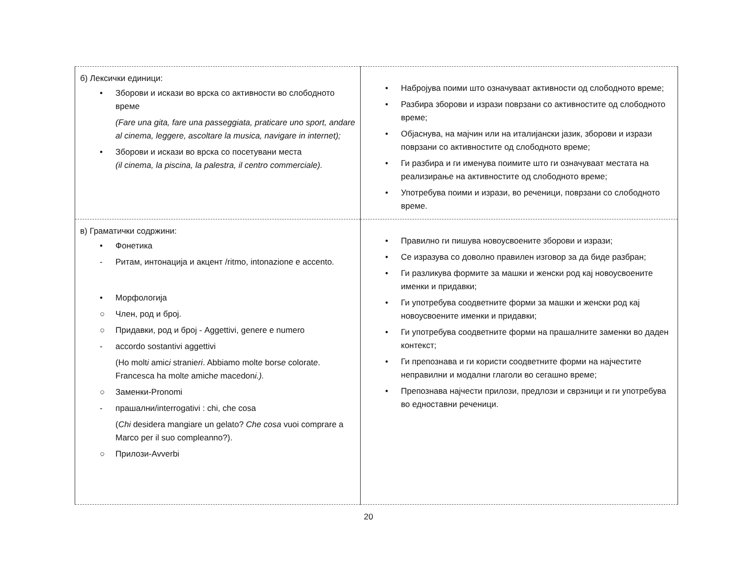| б) Лексички единици: • Зборови и искази во врска со активности во слободното време (Fare una gita, fare una passeggiata, praticare uno sport, andare al cinema, leggere, ascoltare la musica, navigare in internet); • Зборови и искази во врска со посетувани места (il cinema, la piscina, la palestra, il centro commerciale). | • Набројува поими што означуваат активности од слободното време; • Разбира зборови и изрази поврзани со активностите од слободното време; • Објаснува, на мајчин или на италијански јазик, зборови и изрази поврзани со активностите од слободното време; • Ги разбира и ги именува поимите што ги означуваат местата на реализирање на активностите од слободното време; • Употребува поими и изрази, во реченици, поврзани со слободното време. |
| в) Граматички содржини: • Фонетика - Ритам, интонација и акцент /ritmo, intonazione e accento. • Морфологија ○ Член, род и број. ○ Придавки, род и број - Aggettivi, genere e numero - accordo sostantivi aggettivi (Ho molt i amic i stranie ri . Abbiamo molt e bors e colorat e . Francesca ha molt e amich e macedon i.). ○ Заменки-Pronomi - прашални/interrogativi : chi, che cosa ( Chi desidera mangiare un gelato? Che cosa vuoi comprare a Marco per il suo compleanno?). ○ Прилози-Avverbi | • Правилно ги пишува новоусвоените зборови и изрази; • Се изразува со доволно правилен изговор за да биде разбран; • Ги разликува формите за машки и женски род кај новоусвоените именки и придавки; • Ги употребува соодветните форми за машки и женски род кај новоусвоените именки и придавки; • Ги употребува соодветните форми на прашалните заменки во даден контекст; • Ги препознава и ги користи соодветните форми на најчестите неправилни и модални глаголи во сегашно време; • Препознава најчести прилози, предлози и сврзници и ги употребува во едноставни реченици. |
20